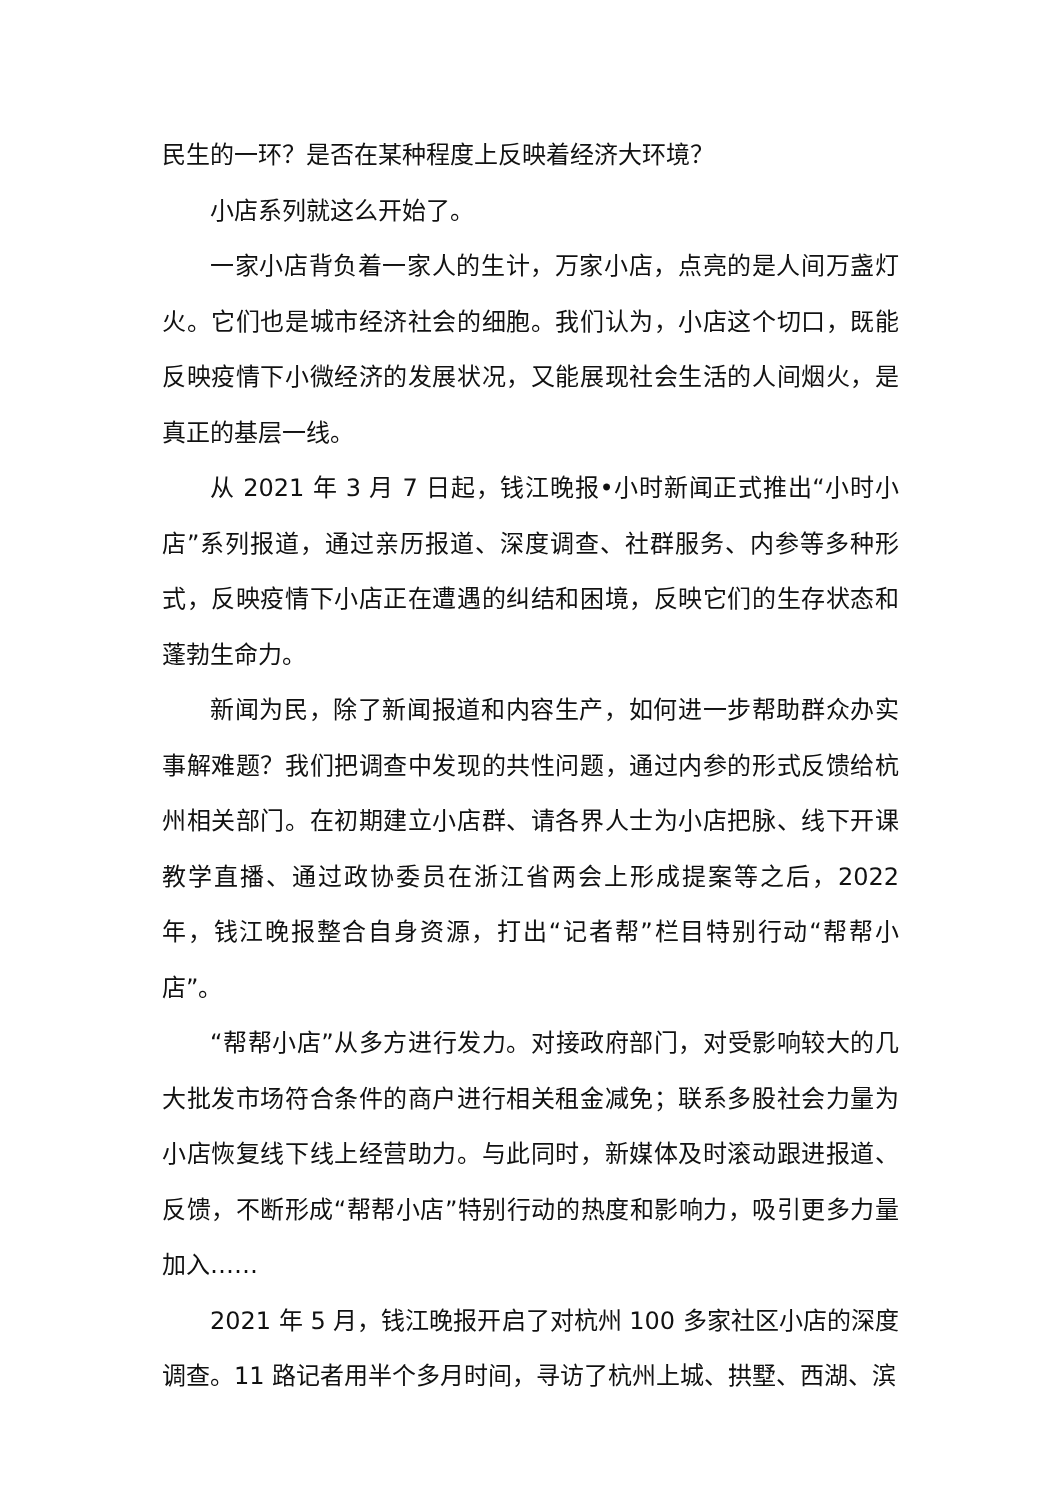民生的一环？是否在某种程度上反映着经济大环境？
小店系列就这么开始了。
一家小店背负着一家人的生计，万家小店，点亮的是人间万盏灯火。它们也是城市经济社会的细胞。我们认为，小店这个切口，既能反映疫情下小微经济的发展状况，又能展现社会生活的人间烟火，是真正的基层一线。
从 2021 年 3 月 7 日起，钱江晚报•小时新闻正式推出“小时小店”系列报道，通过亲历报道、深度调查、社群服务、内参等多种形式，反映疫情下小店正在遭遇的纠结和困境，反映它们的生存状态和蓬勃生命力。
新闻为民，除了新闻报道和内容生产，如何进一步帮助群众办实事解难题？我们把调查中发现的共性问题，通过内参的形式反馈给杭州相关部门。在初期建立小店群、请各界人士为小店把脉、线下开课教学直播、通过政协委员在浙江省两会上形成提案等之后，2022 年，钱江晚报整合自身资源，打出“记者帮”栏目特别行动“帮帮小店”。
“帮帮小店”从多方进行发力。对接政府部门，对受影响较大的几大批发市场符合条件的商户进行相关租金减免；联系多股社会力量为小店恢复线下线上经营助力。与此同时，新媒体及时滚动跟进报道、反馈，不断形成“帮帮小店”特别行动的热度和影响力，吸引更多力量加入……
2021 年 5 月，钱江晚报开启了对杭州 100 多家社区小店的深度调查。11 路记者用半个多月时间，寻访了杭州上城、拱墅、西湖、滨